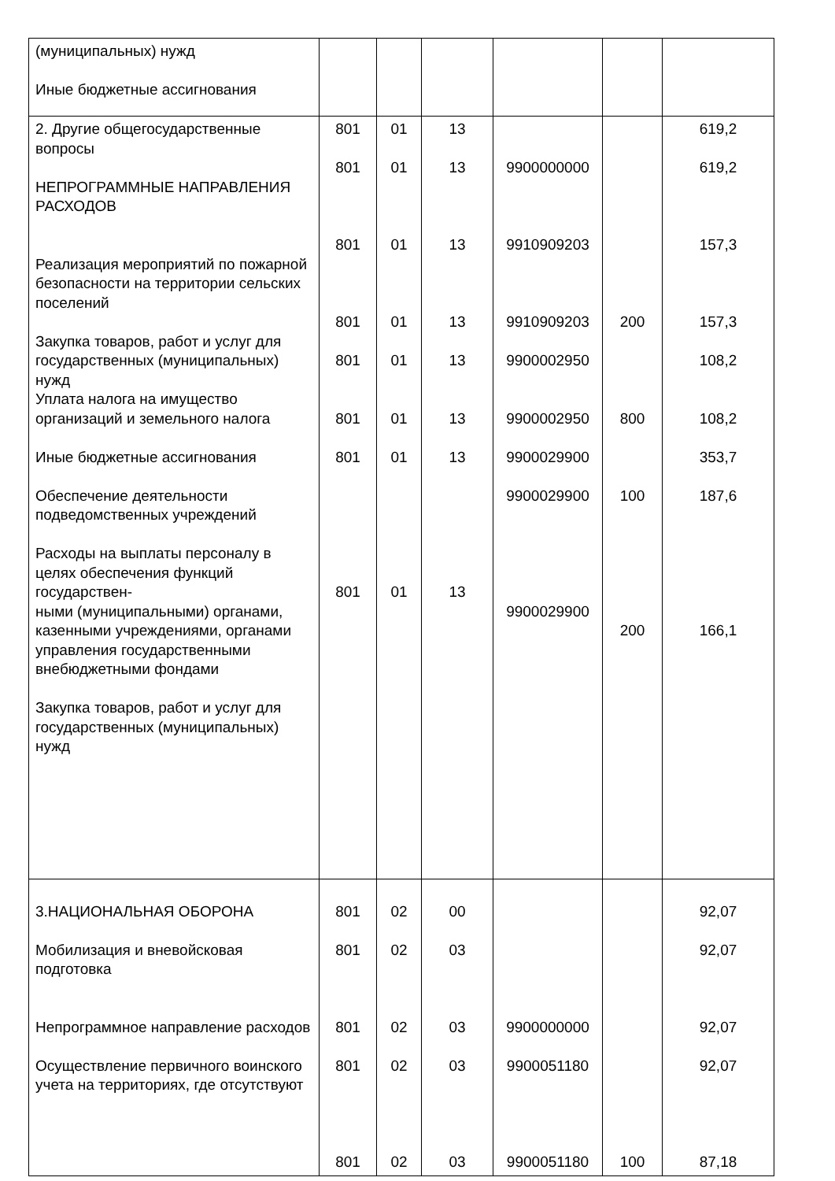| (муниципальных) нужд Иные бюджетные ассигнования | | | | | | |
| 2. Другие общегосударственные вопросы НЕПРОГРАММНЫЕ НАПРАВЛЕНИЯ РАСХОДОВ Реализация мероприятий по пожарной безопасности на территории сельских поселений Закупка товаров, работ и услуг для государственных (муниципальных) нужд Уплата налога на имущество организаций и земельного налога Иные бюджетные ассигнования Обеспечение деятельности подведомственных учреждений Расходы на выплаты персоналу в целях обеспечения функций государствен- ными (муниципальными) органами, казенными учреждениями, органами управления государственными внебюджетными фондами Закупка товаров, работ и услуг для государственных (муниципальных) нужд | 801 801 801 801 801 801 801 801 | 01 01 01 01 01 01 01 01 | 13 13 13 13 13 13 13 13 | 9900000000 9910909203 9910909203 9900002950 9900002950 9900029900 9900029900 9900029900 | 200 800 100 200 | 619,2 619,2 157,3 157,3 108,2 108,2 353,7 187,6 166,1 |
| 3.НАЦИОНАЛЬНАЯ ОБОРОНА Мобилизация и вневойсковая подготовка Непрограммное направление расходов Осуществление первичного воинского учета на территориях, где отсутствуют | 801 801 801 801 801 | 02 02 02 02 02 | 00 03 03 03 03 | 9900000000 9900051180 9900051180 | 100 | 92,07 92,07 92,07 92,07 87,18 |